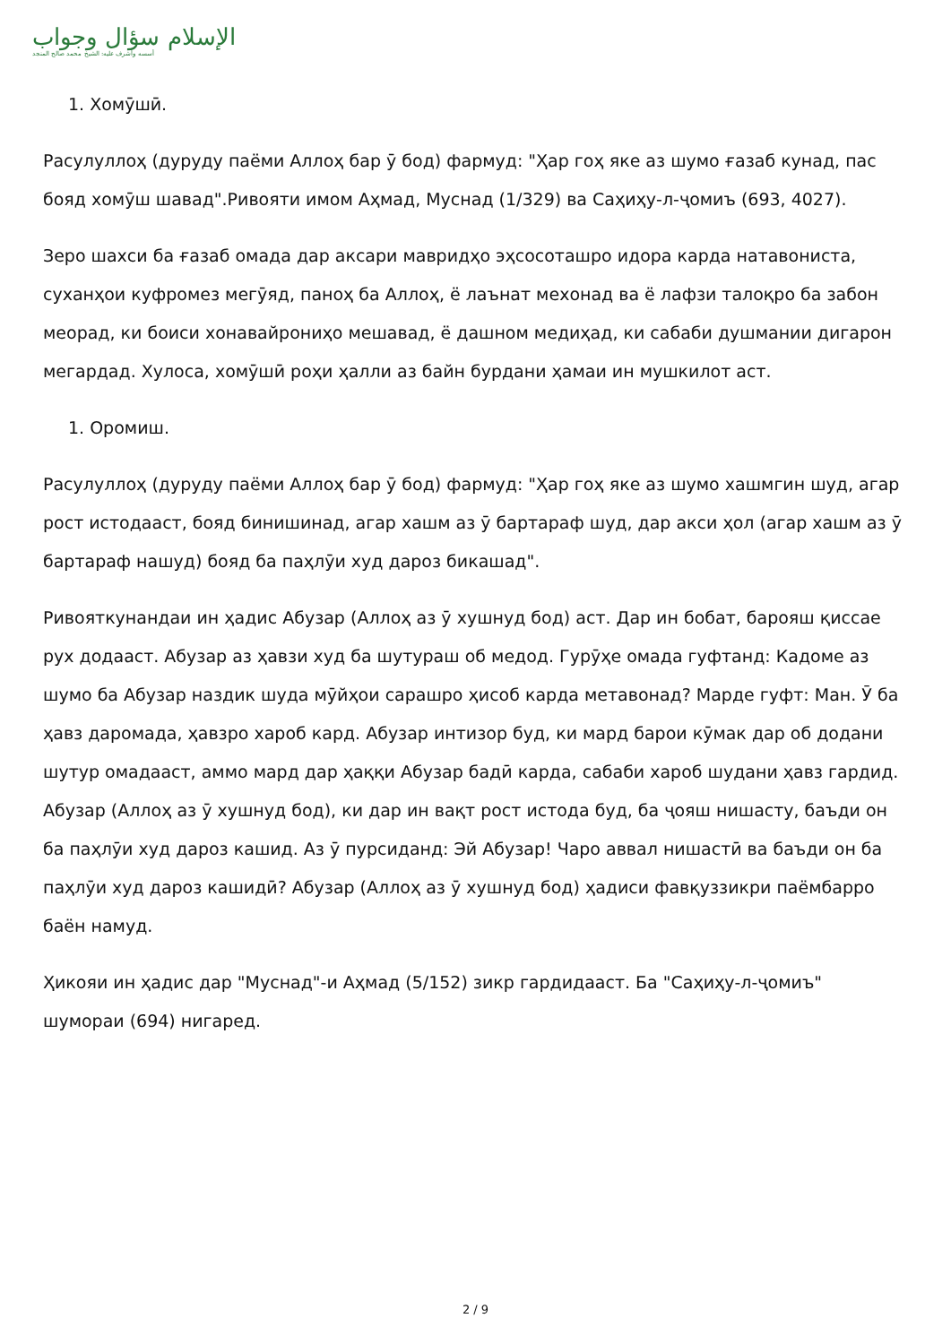الإسلام سؤال وجواب
أسسه وأشرف عليه: الشيخ محمد صالح المنجد
1. Хомӯшӣ.
Расулуллоҳ (дуруду паёми Аллоҳ бар ӯ бод) фармуд: "Ҳар гоҳ яке аз шумо ғазаб кунад, пас бояд хомӯш шавад".Ривояти имом Аҳмад, Муснад (1/329) ва Саҳиҳу-л-ҷомиъ (693, 4027).
Зеро шахси ба ғазаб омада дар аксари мавридҳо эҳсосоташро идора карда натавониста, суханҳои куфромез мегӯяд, паноҳ ба Аллоҳ, ё лаънат мехонад ва ё лафзи талоқро ба забон меорад, ки боиси хонавайрониҳо мешавад, ё дашном медиҳад, ки сабаби душмании дигарон мегардад. Хулоса, хомӯшӣ роҳи ҳалли аз байн бурдани ҳамаи ин мушкилот аст.
1. Оромиш.
Расулуллоҳ (дуруду паёми Аллоҳ бар ӯ бод) фармуд: "Ҳар гоҳ яке аз шумо хашмгин шуд, агар рост истодааст, бояд бинишинад, агар хашм аз ӯ бартараф шуд, дар акси ҳол (агар хашм аз ӯ бартараф нашуд) бояд ба паҳлӯи худ дароз бикашад".
Ривояткунандаи ин ҳадис Абузар (Аллоҳ аз ӯ хушнуд бод) аст. Дар ин бобат, барояш қиссае рух додааст. Абузар аз ҳавзи худ ба шутураш об медод. Гурӯҳе омада гуфтанд: Кадоме аз шумо ба Абузар наздик шуда мӯйҳои сарашро ҳисоб карда метавонад? Марде гуфт: Ман. Ӯ ба ҳавз даромада, ҳавзро хароб кард. Абузар интизор буд, ки мард барои кӯмак дар об додани шутур омадааст, аммо мард дар ҳаққи Абузар бадӣ карда, сабаби хароб шудани ҳавз гардид. Абузар (Аллоҳ аз ӯ хушнуд бод), ки дар ин вақт рост истода буд, ба ҷояш нишасту, баъди он ба паҳлӯи худ дароз кашид. Аз ӯ пурсиданд: Эй Абузар! Чаро аввал нишастӣ ва баъди он ба паҳлӯи худ дароз кашидӣ? Абузар (Аллоҳ аз ӯ хушнуд бод) ҳадиси фавқуззикри паёмбарро баён намуд.
Ҳикояи ин ҳадис дар "Муснад"-и Аҳмад (5/152) зикр гардидааст. Ба "Саҳиҳу-л-ҷомиъ" шумораи (694) нигаред.
2 / 9